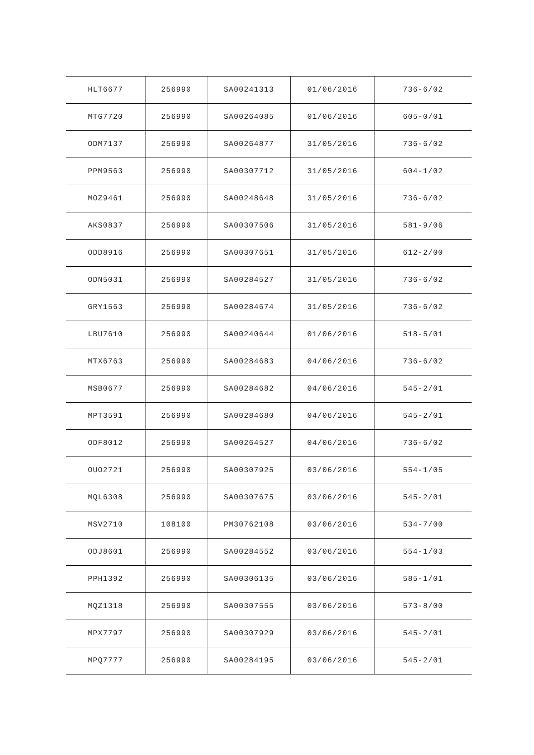| HLT6677 | 256990 | SA00241313 | 01/06/2016 | 736-6/02 |
| MTG7720 | 256990 | SA00264085 | 01/06/2016 | 605-0/01 |
| ODM7137 | 256990 | SA00264877 | 31/05/2016 | 736-6/02 |
| PPM9563 | 256990 | SA00307712 | 31/05/2016 | 604-1/02 |
| MOZ9461 | 256990 | SA00248648 | 31/05/2016 | 736-6/02 |
| AKS0837 | 256990 | SA00307506 | 31/05/2016 | 581-9/06 |
| ODD8916 | 256990 | SA00307651 | 31/05/2016 | 612-2/00 |
| ODN5031 | 256990 | SA00284527 | 31/05/2016 | 736-6/02 |
| GRY1563 | 256990 | SA00284674 | 31/05/2016 | 736-6/02 |
| LBU7610 | 256990 | SA00240644 | 01/06/2016 | 518-5/01 |
| MTX6763 | 256990 | SA00284683 | 04/06/2016 | 736-6/02 |
| MSB0677 | 256990 | SA00284682 | 04/06/2016 | 545-2/01 |
| MPT3591 | 256990 | SA00284680 | 04/06/2016 | 545-2/01 |
| ODF8012 | 256990 | SA00264527 | 04/06/2016 | 736-6/02 |
| OUO2721 | 256990 | SA00307925 | 03/06/2016 | 554-1/05 |
| MQL6308 | 256990 | SA00307675 | 03/06/2016 | 545-2/01 |
| MSV2710 | 108100 | PM30762108 | 03/06/2016 | 534-7/00 |
| ODJ8601 | 256990 | SA00284552 | 03/06/2016 | 554-1/03 |
| PPH1392 | 256990 | SA00306135 | 03/06/2016 | 585-1/01 |
| MQZ1318 | 256990 | SA00307555 | 03/06/2016 | 573-8/00 |
| MPX7797 | 256990 | SA00307929 | 03/06/2016 | 545-2/01 |
| MPQ7777 | 256990 | SA00284195 | 03/06/2016 | 545-2/01 |